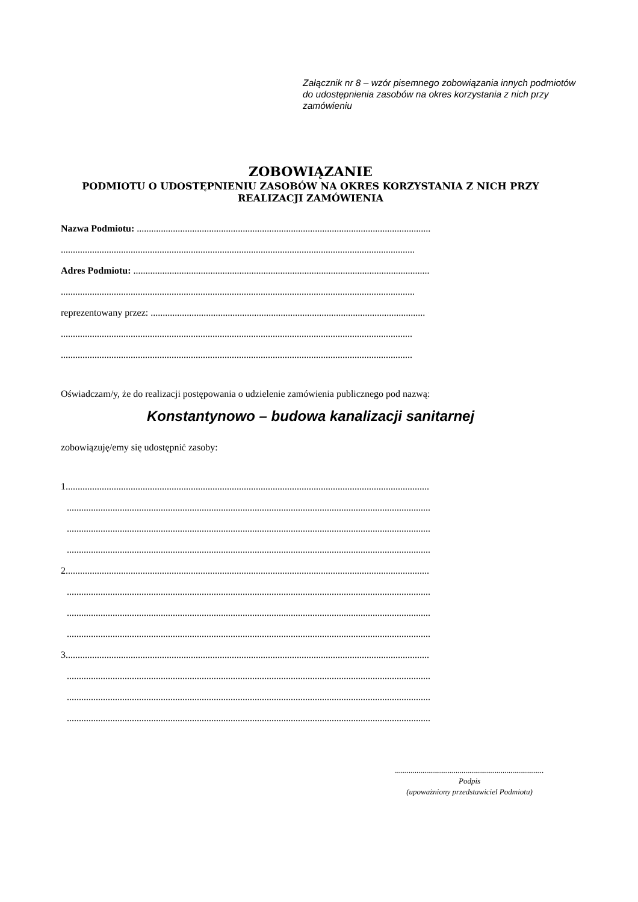Załącznik nr 8 – wzór pisemnego zobowiązania innych podmiotów do udostępnienia zasobów na okres korzystania z nich przy zamówieniu
ZOBOWIĄZANIE
PODMIOTU O UDOSTĘPNIENIU ZASOBÓW NA OKRES KORZYSTANIA Z NICH PRZY REALIZACJI ZAMÓWIENIA
Nazwa Podmiotu: ..........................................................................................................................
...................................................................................................................................................
Adres Podmiotu: ...........................................................................................................................
...................................................................................................................................................
reprezentowany przez: ..................................................................................................................
..................................................................................................................................................
..................................................................................................................................................
Oświadczam/y, że do realizacji postępowania o udzielenie zamówienia publicznego pod nazwą:
Konstantynowo – budowa kanalizacji sanitarnej
zobowiązuję/emy się udostępnić zasoby:
1.......................................................................................................................................................
.......................................................................................................................................................
.......................................................................................................................................................
.......................................................................................................................................................
2.......................................................................................................................................................
.......................................................................................................................................................
.......................................................................................................................................................
.......................................................................................................................................................
3.......................................................................................................................................................
.......................................................................................................................................................
.......................................................................................................................................................
.......................................................................................................................................................
............................................................................
Podpis
(upoważniony przedstawiciel Podmiotu)